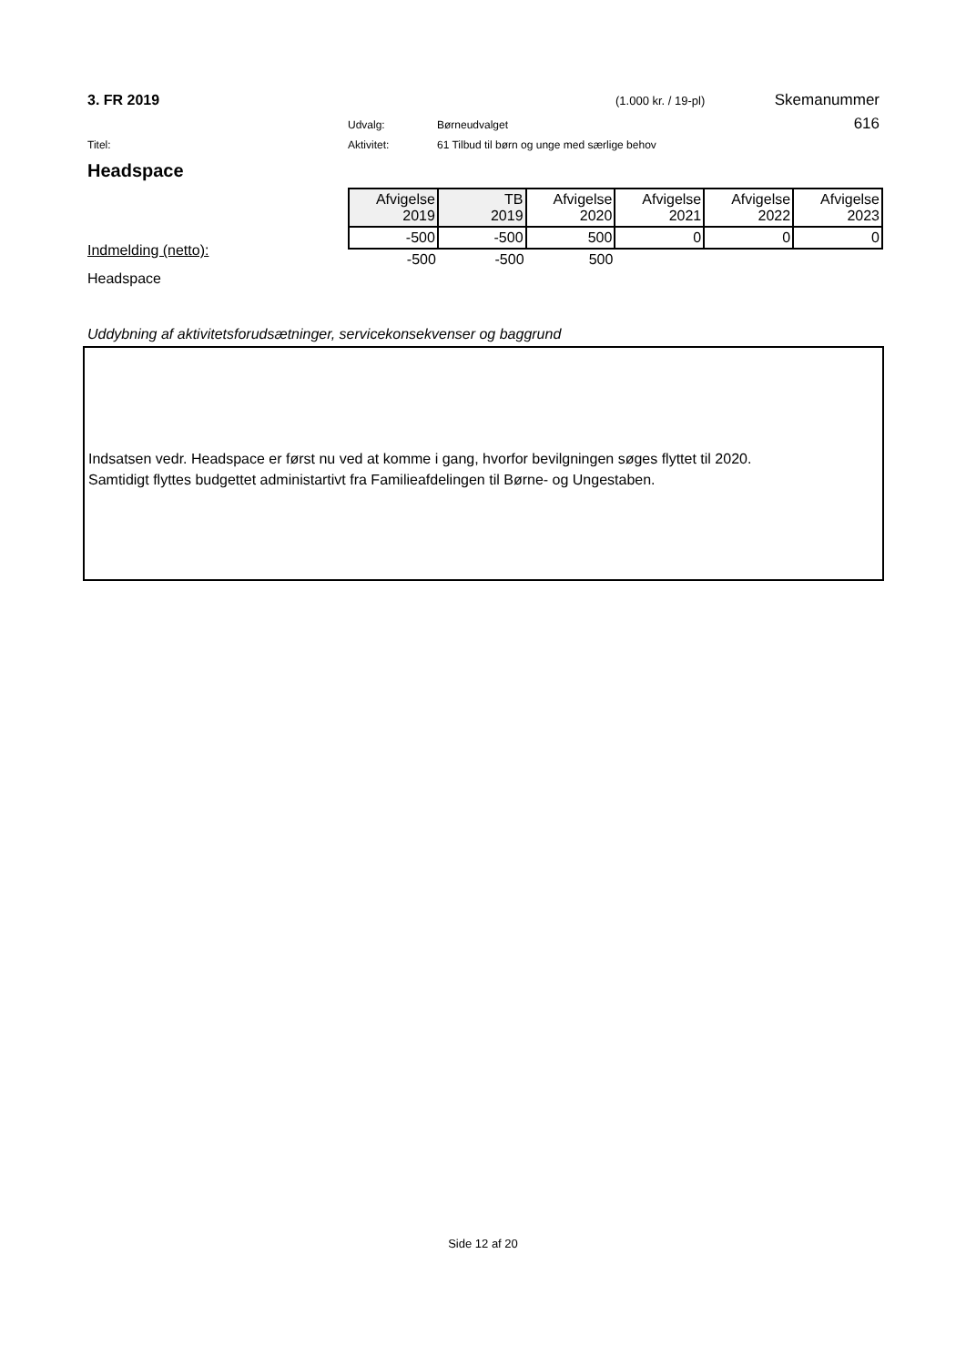3. FR 2019 (1.000 kr. / 19-pl) Skemanummer
Udvalg: Børneudvalget 616
Titel: Aktivitet: 61 Tilbud til børn og unge med særlige behov
Headspace
Indmelding (netto):
Headspace
| Afvigelse 2019 | TB 2019 | Afvigelse 2020 | Afvigelse 2021 | Afvigelse 2022 | Afvigelse 2023 |
| --- | --- | --- | --- | --- | --- |
| -500 | -500 | 500 | 0 | 0 | 0 |
| -500 | -500 | 500 | | | |
Uddybning af aktivitetsforudsætninger, servicekonsekvenser og baggrund
Indsatsen vedr. Headspace er først nu ved at komme i gang, hvorfor bevilgningen søges flyttet til 2020.
Samtidigt flyttes budgettet administartivt fra Familieafdelingen til Børne- og Ungestaben.
Side 12 af 20